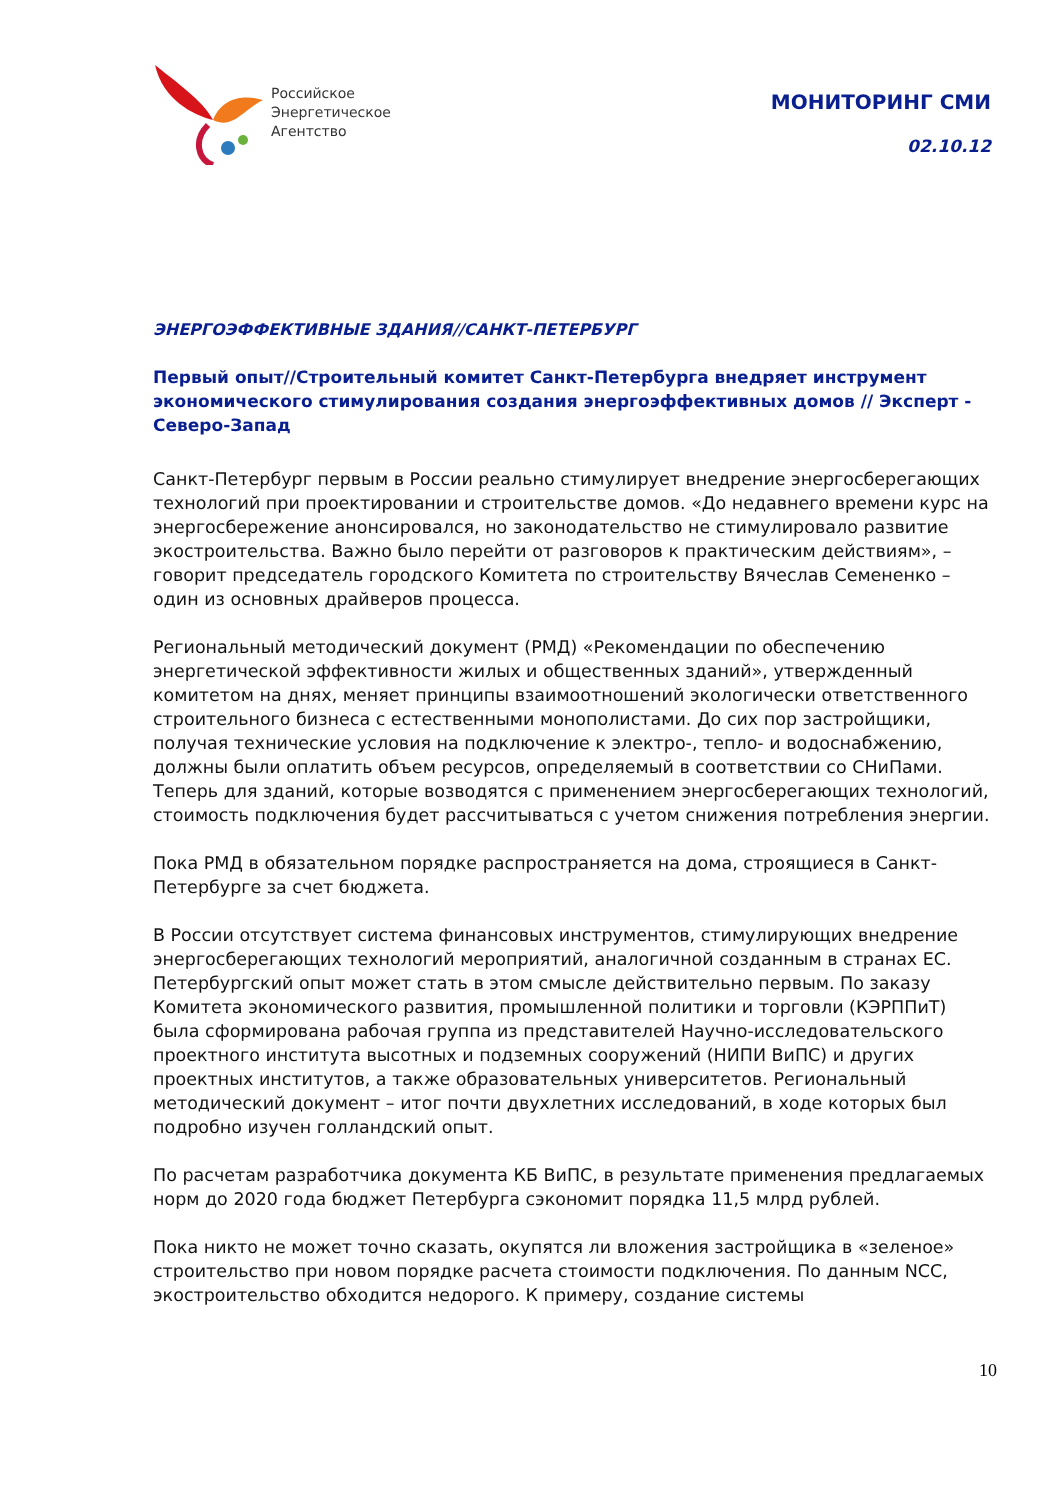Российское
Энергетическое
Агентство
МОНИТОРИНГ СМИ
02.10.12
ЭНЕРГОЭФФЕКТИВНЫЕ ЗДАНИЯ//САНКТ-ПЕТЕРБУРГ
Первый опыт//Строительный комитет Санкт-Петербурга внедряет инструмент экономического стимулирования создания энергоэффективных домов // Эксперт - Северо-Запад
Санкт-Петербург первым в России реально стимулирует внедрение энергосберегающих технологий при проектировании и строительстве домов. «До недавнего времени курс на энергосбережение анонсировался, но законодательство не стимулировало развитие экостроительства. Важно было перейти от разговоров к практическим действиям», – говорит председатель городского Комитета по строительству Вячеслав Семененко – один из основных драйверов процесса.
Региональный методический документ (РМД) «Рекомендации по обеспечению энергетической эффективности жилых и общественных зданий», утвержденный комитетом на днях, меняет принципы взаимоотношений экологически ответственного строительного бизнеса с естественными монополистами. До сих пор застройщики, получая технические условия на подключение к электро-, тепло- и водоснабжению, должны были оплатить объем ресурсов, определяемый в соответствии со СНиПами. Теперь для зданий, которые возводятся с применением энергосберегающих технологий, стоимость подключения будет рассчитываться с учетом снижения потребления энергии.
Пока РМД в обязательном порядке распространяется на дома, строящиеся в Санкт-Петербурге за счет бюджета.
В России отсутствует система финансовых инструментов, стимулирующих внедрение энергосберегающих технологий мероприятий, аналогичной созданным в странах ЕС. Петербургский опыт может стать в этом смысле действительно первым. По заказу Комитета экономического развития, промышленной политики и торговли (КЭРППиТ) была сформирована рабочая группа из представителей Научно-исследовательского проектного института высотных и подземных сооружений (НИПИ ВиПС) и других проектных институтов, а также образовательных университетов. Региональный методический документ – итог почти двухлетних исследований, в ходе которых был подробно изучен голландский опыт.
По расчетам разработчика документа КБ ВиПС, в результате применения предлагаемых норм до 2020 года бюджет Петербурга сэкономит порядка 11,5 млрд рублей.
Пока никто не может точно сказать, окупятся ли вложения застройщика в «зеленое» строительство при новом порядке расчета стоимости подключения. По данным NCC, экостроительство обходится недорого. К примеру, создание системы
10